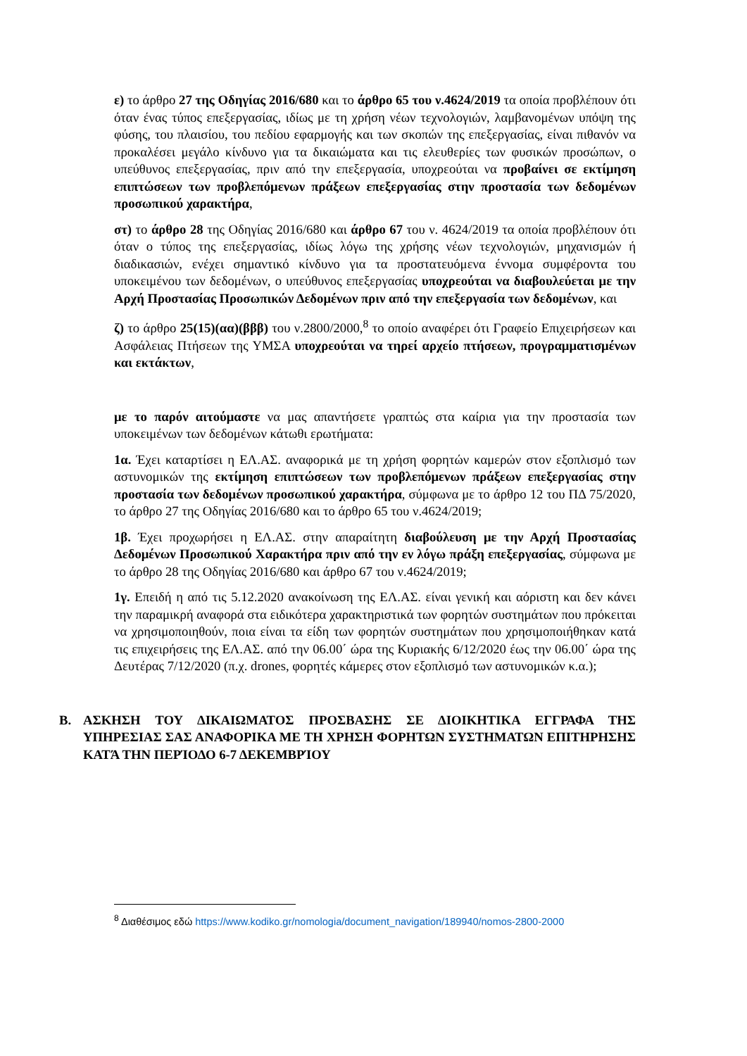ε) το άρθρο 27 της Οδηγίας 2016/680 και το άρθρο 65 του ν.4624/2019 τα οποία προβλέπουν ότι όταν ένας τύπος επεξεργασίας, ιδίως με τη χρήση νέων τεχνολογιών, λαμβανομένων υπόψη της φύσης, του πλαισίου, του πεδίου εφαρμογής και των σκοπών της επεξεργασίας, είναι πιθανόν να προκαλέσει μεγάλο κίνδυνο για τα δικαιώματα και τις ελευθερίες των φυσικών προσώπων, ο υπεύθυνος επεξεργασίας, πριν από την επεξεργασία, υποχρεούται να προβαίνει σε εκτίμηση επιπτώσεων των προβλεπόμενων πράξεων επεξεργασίας στην προστασία των δεδομένων προσωπικού χαρακτήρα,
στ) το άρθρο 28 της Οδηγίας 2016/680 και άρθρο 67 του ν. 4624/2019 τα οποία προβλέπουν ότι όταν ο τύπος της επεξεργασίας, ιδίως λόγω της χρήσης νέων τεχνολογιών, μηχανισμών ή διαδικασιών, ενέχει σημαντικό κίνδυνο για τα προστατευόμενα έννομα συμφέροντα του υποκειμένου των δεδομένων, ο υπεύθυνος επεξεργασίας υποχρεούται να διαβουλεύεται με την Αρχή Προστασίας Προσωπικών Δεδομένων πριν από την επεξεργασία των δεδομένων, και
ζ) το άρθρο 25(15)(αα)(βββ) του ν.2800/2000,<sup>8</sup> το οποίο αναφέρει ότι Γραφείο Επιχειρήσεων και Ασφάλειας Πτήσεων της ΥΜΣΑ υποχρεούται να τηρεί αρχείο πτήσεων, προγραμματισμένων και εκτάκτων,
με το παρόν αιτούμαστε να μας απαντήσετε γραπτώς στα καίρια για την προστασία των υποκειμένων των δεδομένων κάτωθι ερωτήματα:
1α. Έχει καταρτίσει η ΕΛ.ΑΣ. αναφορικά με τη χρήση φορητών καμερών στον εξοπλισμό των αστυνομικών της εκτίμηση επιπτώσεων των προβλεπόμενων πράξεων επεξεργασίας στην προστασία των δεδομένων προσωπικού χαρακτήρα, σύμφωνα με το άρθρο 12 του ΠΔ 75/2020, το άρθρο 27 της Οδηγίας 2016/680 και το άρθρο 65 του ν.4624/2019;
1β. Έχει προχωρήσει η ΕΛ.ΑΣ. στην απαραίτητη διαβούλευση με την Αρχή Προστασίας Δεδομένων Προσωπικού Χαρακτήρα πριν από την εν λόγω πράξη επεξεργασίας, σύμφωνα με το άρθρο 28 της Οδηγίας 2016/680 και άρθρο 67 του ν.4624/2019;
1γ. Επειδή η από τις 5.12.2020 ανακοίνωση της ΕΛ.ΑΣ. είναι γενική και αόριστη και δεν κάνει την παραμικρή αναφορά στα ειδικότερα χαρακτηριστικά των φορητών συστημάτων που πρόκειται να χρησιμοποιηθούν, ποια είναι τα είδη των φορητών συστημάτων που χρησιμοποιήθηκαν κατά τις επιχειρήσεις της ΕΛ.ΑΣ. από την 06.00΄ ώρα της Κυριακής 6/12/2020 έως την 06.00΄ ώρα της Δευτέρας 7/12/2020 (π.χ. drones, φορητές κάμερες στον εξοπλισμό των αστυνομικών κ.α.);
Β. ΑΣΚΗΣΗ ΤΟΥ ΔΙΚΑΙΩΜΑΤΟΣ ΠΡΟΣΒΑΣΗΣ ΣΕ ΔΙΟΙΚΗΤΙΚΑ ΕΓΓΡΑΦΑ ΤΗΣ ΥΠΗΡΕΣΙΑΣ ΣΑΣ ΑΝΑΦΟΡΙΚΑ ΜΕ ΤΗ ΧΡΗΣΗ ΦΟΡΗΤΩΝ ΣΥΣΤΗΜΑΤΩΝ ΕΠΙΤΗΡΗΣΗΣ ΚΑΤΆ ΤΗΝ ΠΕΡΊΟΔΟ 6-7 ΔΕΚΕΜΒΡΊΟΥ
<sup>8</sup> Διαθέσιμος εδώ https://www.kodiko.gr/nomologia/document_navigation/189940/nomos-2800-2000